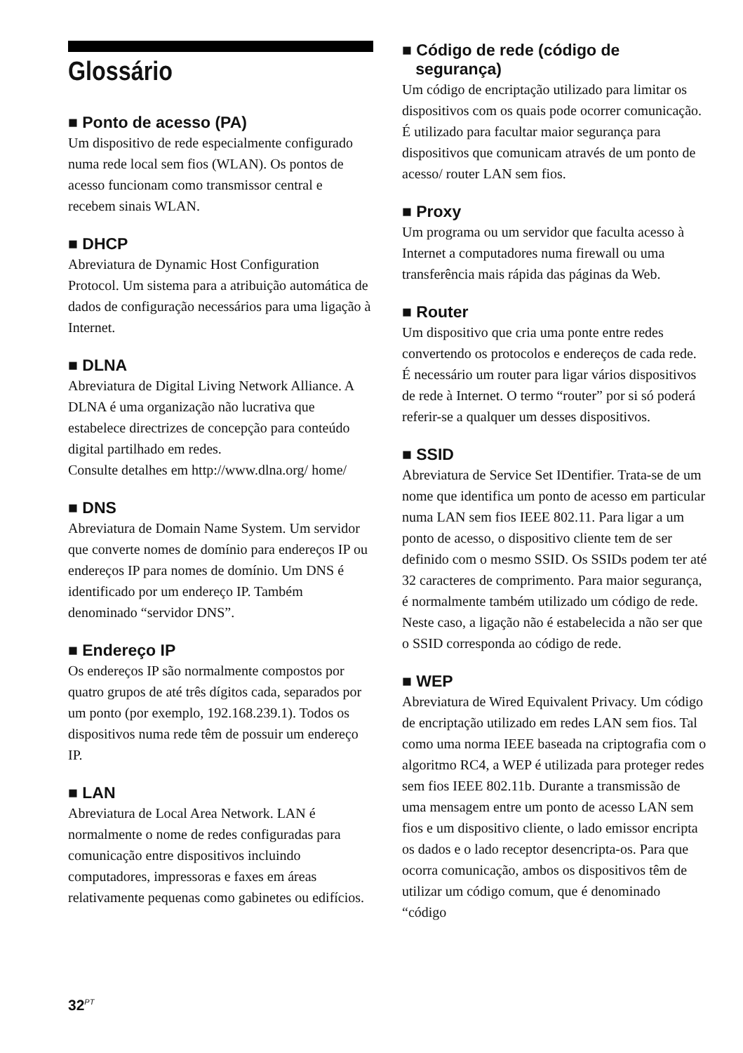Glossário
■ Ponto de acesso (PA)
Um dispositivo de rede especialmente configurado numa rede local sem fios (WLAN). Os pontos de acesso funcionam como transmissor central e recebem sinais WLAN.
■ DHCP
Abreviatura de Dynamic Host Configuration Protocol. Um sistema para a atribuição automática de dados de configuração necessários para uma ligação à Internet.
■ DLNA
Abreviatura de Digital Living Network Alliance. A DLNA é uma organização não lucrativa que estabelece directrizes de concepção para conteúdo digital partilhado em redes.
Consulte detalhes em http://www.dlna.org/ home/
■ DNS
Abreviatura de Domain Name System. Um servidor que converte nomes de domínio para endereços IP ou endereços IP para nomes de domínio. Um DNS é identificado por um endereço IP. Também denominado “servidor DNS”.
■ Endereço IP
Os endereços IP são normalmente compostos por quatro grupos de até três dígitos cada, separados por um ponto (por exemplo, 192.168.239.1). Todos os dispositivos numa rede têm de possuir um endereço IP.
■ LAN
Abreviatura de Local Area Network. LAN é normalmente o nome de redes configuradas para comunicação entre dispositivos incluindo computadores, impressoras e faxes em áreas relativamente pequenas como gabinetes ou edifícios.
■ Código de rede (código de
segurança)
Um código de encriptação utilizado para limitar os dispositivos com os quais pode ocorrer comunicação. É utilizado para facultar maior segurança para dispositivos que comunicam através de um ponto de acesso/ router LAN sem fios.
■ Proxy
Um programa ou um servidor que faculta acesso à Internet a computadores numa firewall ou uma transferência mais rápida das páginas da Web.
■ Router
Um dispositivo que cria uma ponte entre redes convertendo os protocolos e endereços de cada rede. É necessário um router para ligar vários dispositivos de rede à Internet. O termo “router” por si só poderá referir-se a qualquer um desses dispositivos.
■ SSID
Abreviatura de Service Set IDentifier. Trata-se de um nome que identifica um ponto de acesso em particular numa LAN sem fios IEEE 802.11. Para ligar a um ponto de acesso, o dispositivo cliente tem de ser definido com o mesmo SSID. Os SSIDs podem ter até 32 caracteres de comprimento. Para maior segurança, é normalmente também utilizado um código de rede. Neste caso, a ligação não é estabelecida a não ser que o SSID corresponda ao código de rede.
■ WEP
Abreviatura de Wired Equivalent Privacy. Um código de encriptação utilizado em redes LAN sem fios. Tal como uma norma IEEE baseada na criptografia com o algoritmo RC4, a WEP é utilizada para proteger redes sem fios IEEE 802.11b. Durante a transmissão de uma mensagem entre um ponto de acesso LAN sem fios e um dispositivo cliente, o lado emissor encripta os dados e o lado receptor desencripta-os. Para que ocorra comunicação, ambos os dispositivos têm de utilizar um código comum, que é denominado “código
32<sup>PT</sup>